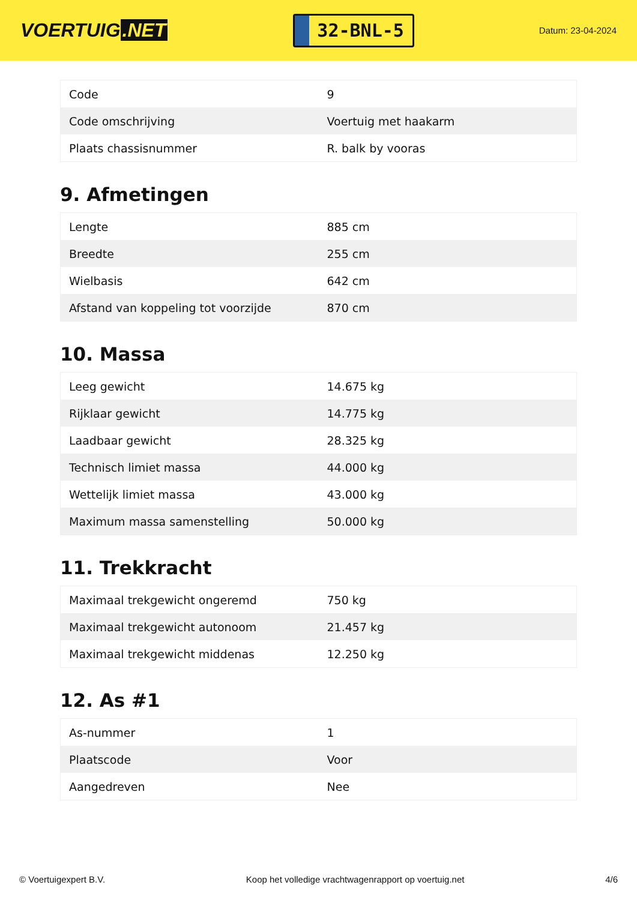VOERTUIG.NET
32-BNL-5
Datum: 23-04-2024
| Code | 9 |
| Code omschrijving | Voertuig met haakarm |
| Plaats chassisnummer | R. balk by vooras |
9. Afmetingen
| Lengte | 885 cm |
| Breedte | 255 cm |
| Wielbasis | 642 cm |
| Afstand van koppeling tot voorzijde | 870 cm |
10. Massa
| Leeg gewicht | 14.675 kg |
| Rijklaar gewicht | 14.775 kg |
| Laadbaar gewicht | 28.325 kg |
| Technisch limiet massa | 44.000 kg |
| Wettelijk limiet massa | 43.000 kg |
| Maximum massa samenstelling | 50.000 kg |
11. Trekkracht
| Maximaal trekgewicht ongeremd | 750 kg |
| Maximaal trekgewicht autonoom | 21.457 kg |
| Maximaal trekgewicht middenas | 12.250 kg |
12. As #1
| As-nummer | 1 |
| Plaatscode | Voor |
| Aangedreven | Nee |
© Voertuigexpert B.V. Koop het volledige vrachtwagenrapport op voertuig.net 4/6